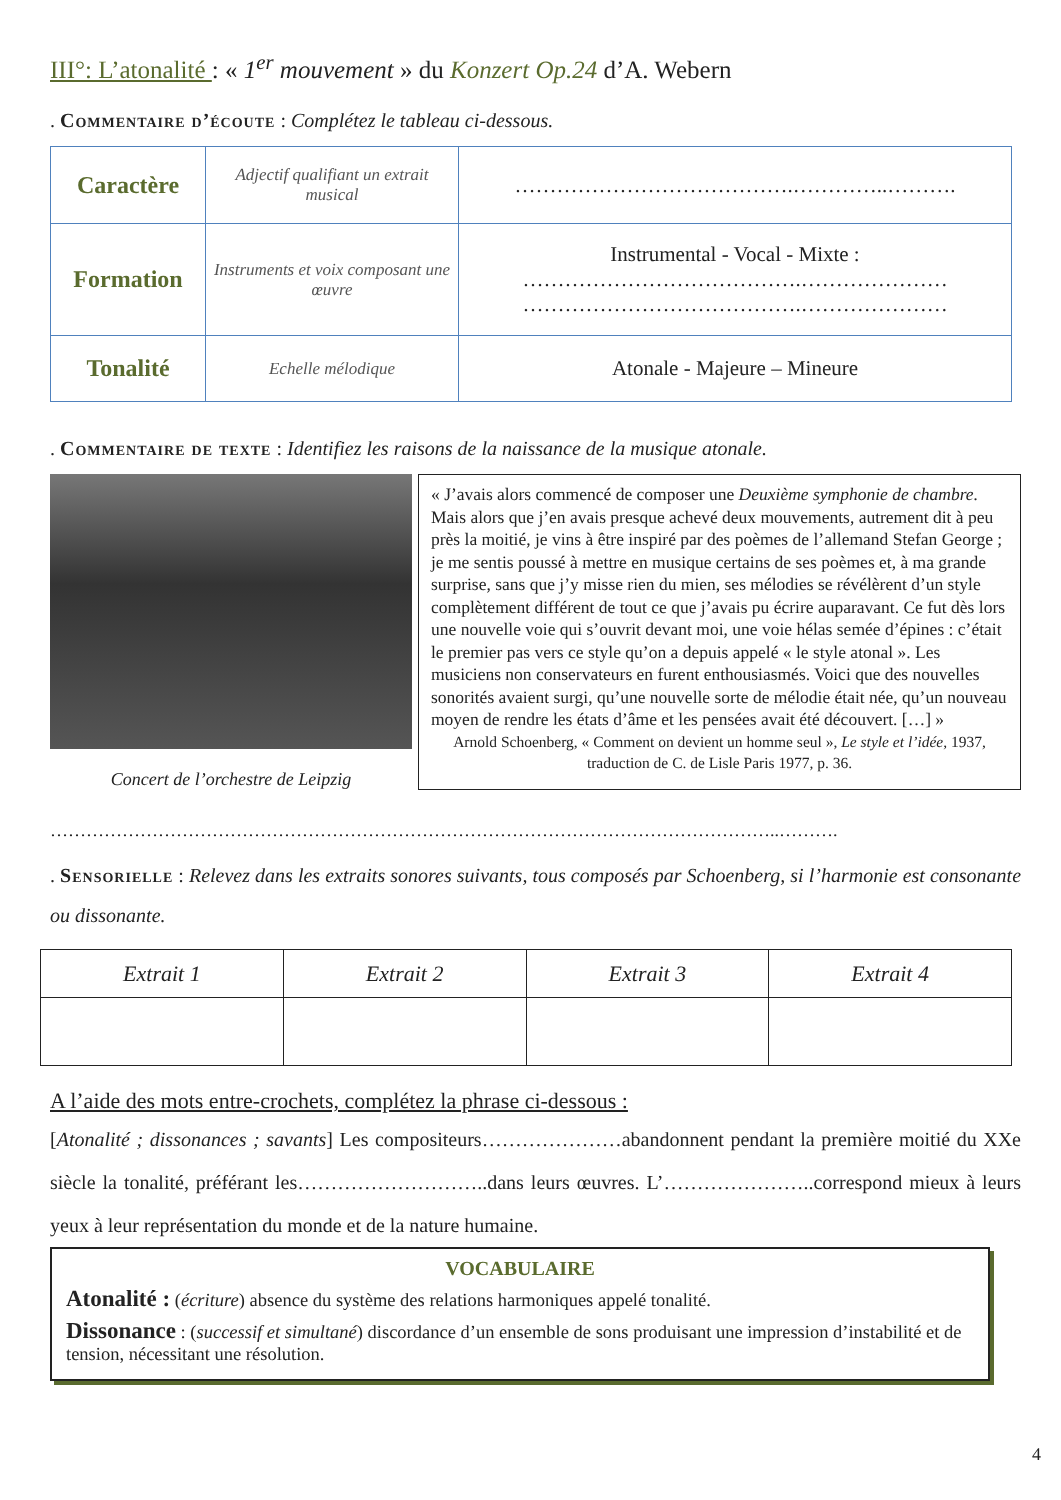III°: L’atonalité : « 1<sup>er</sup> mouvement » du Konzert Op.24 d’A. Webern
. Commentaire d’écoute : Complétez le tableau ci-dessous.
| Caractère | Adjectif qualifiant un extrait musical | ………………………………….…………..………. |
| Formation | Instruments et voix composant une œuvre | Instrumental - Vocal - Mixte : ………………………………….………………… ………………………………….………………… |
| Tonalité | Echelle mélodique | Atonale - Majeure – Mineure |
. Commentaire de texte : Identifiez les raisons de la naissance de la musique atonale.
Concert de l’orchestre de Leipzig
« J’avais alors commencé de composer une Deuxième symphonie de chambre. Mais alors que j’en avais presque achevé deux mouvements, autrement dit à peu près la moitié, je vins à être inspiré par des poèmes de l’allemand Stefan George ; je me sentis poussé à mettre en musique certains de ses poèmes et, à ma grande surprise, sans que j’y misse rien du mien, ses mélodies se révélèrent d’un style complètement différent de tout ce que j’avais pu écrire auparavant. Ce fut dès lors une nouvelle voie qui s’ouvrit devant moi, une voie hélas semée d’épines : c’était le premier pas vers ce style qu’on a depuis appelé « le style atonal ». Les musiciens non conservateurs en furent enthousiasmés. Voici que des nouvelles sonorités avaient surgi, qu’une nouvelle sorte de mélodie était née, qu’un nouveau moyen de rendre les états d’âme et les pensées avait été découvert. […] »
Arnold Schoenberg, « Comment on devient un homme seul », Le style et l’idée, 1937, traduction de C. de Lisle Paris 1977, p. 36.
…………………………………………………………………………………………………………..……….
. Sensorielle : Relevez dans les extraits sonores suivants, tous composés par Schoenberg, si l’harmonie est consonante ou dissonante.
| Extrait 1 | Extrait 2 | Extrait 3 | Extrait 4 |
| --- | --- | --- | --- |
A l’aide des mots entre-crochets, complétez la phrase ci-dessous :
[Atonalité ; dissonances ; savants] Les compositeurs…………………abandonnent pendant la première moitié du XXe siècle la tonalité, préférant les………………………..dans leurs œuvres. L’…………………..correspond mieux à leurs yeux à leur représentation du monde et de la nature humaine.
VOCABULAIRE
Atonalité : (écriture) absence du système des relations harmoniques appelé tonalité.
Dissonance : (successif et simultané) discordance d’un ensemble de sons produisant une impression d’instabilité et de tension, nécessitant une résolution.
4